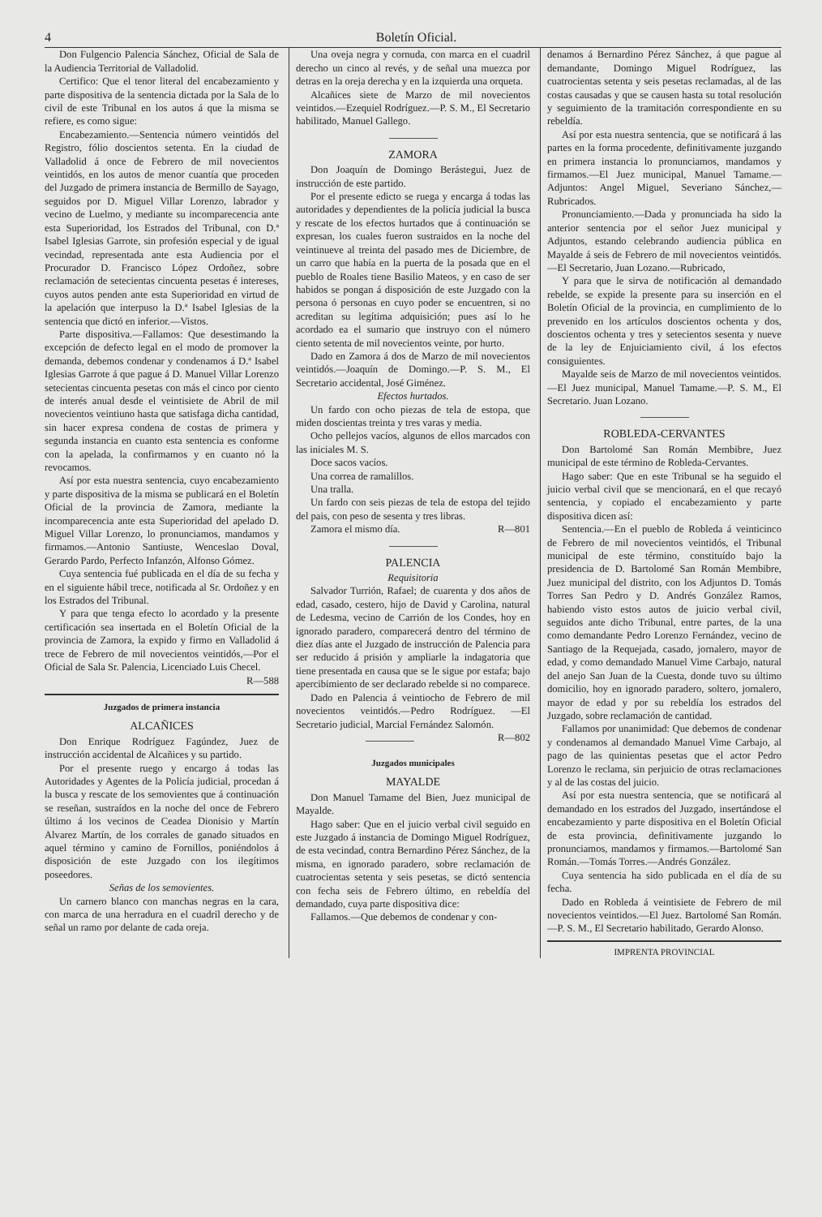4 Boletín Oficial.
Don Fulgencio Palencia Sánchez, Oficial de Sala de la Audiencia Territorial de Valladolid.
Certifico: Que el tenor literal del encabezamiento y parte dispositiva de la sentencia dictada por la Sala de lo civil de este Tribunal en los autos á que la misma se refiere, es como sigue:
Encabezamiento.—Sentencia número veintidós del Registro, fólio doscientos setenta. En la ciudad de Valladolid á once de Febrero de mil novecientos veintidós, en los autos de menor cuantía que proceden del Juzgado de primera instancia de Bermillo de Sayago, seguidos por D. Miguel Villar Lorenzo, labrador y vecino de Luelmo, y mediante su incomparecencia ante esta Superioridad, los Estrados del Tribunal, con D.ª Isabel Iglesias Garrote, sin profesión especial y de igual vecindad, representada ante esta Audiencia por el Procurador D. Francisco López Ordoñez, sobre reclamación de setecientas cincuenta pesetas é intereses, cuyos autos penden ante esta Superioridad en virtud de la apelación que interpuso la D.ª Isabel Iglesias de la sentencia que dictó en inferior.—Vistos.
Parte dispositiva.—Fallamos: Que desestimando la excepción de defecto legal en el modo de promover la demanda, debemos condenar y condenamos á D.ª Isabel Iglesias Garrote á que pague á D. Manuel Villar Lorenzo setecientas cincuenta pesetas con más el cinco por ciento de interés anual desde el veintisiete de Abril de mil novecientos veintiuno hasta que satisfaga dicha cantidad, sin hacer expresa condena de costas de primera y segunda instancia en cuanto esta sentencia es conforme con la apelada, la confirmamos y en cuanto nó la revocamos.
Así por esta nuestra sentencia, cuyo encabezamiento y parte dispositiva de la misma se publicará en el Boletín Oficial de la provincia de Zamora, mediante la incomparecencia ante esta Superioridad del apelado D. Miguel Villar Lorenzo, lo pronunciamos, mandamos y firmamos.—Antonio Santiuste, Wenceslao Doval, Gerardo Pardo, Perfecto Infanzón, Alfonso Gómez.
Cuya sentencia fué publicada en el día de su fecha y en el siguiente hábil trece, notificada al Sr. Ordoñez y en los Estrados del Tribunal.
Y para que tenga efecto lo acordado y la presente certificación sea insertada en el Boletín Oficial de la provincia de Zamora, la expido y firmo en Valladolid á trece de Febrero de mil novecientos veintidós,—Por el Oficial de Sala Sr. Palencia, Licenciado Luis Checel.
R—588
Juzgados de primera instancia
ALCAÑICES
Don Enrique Rodríguez Fagúndez, Juez de instrucción accidental de Alcañices y su partido.
Por el presente ruego y encargo á todas las Autoridades y Agentes de la Policía judicial, procedan á la busca y rescate de los semovientes que á continuación se reseñan, sustraídos en la noche del once de Febrero último á los vecinos de Ceadea Dionisio y Martín Alvarez Martín, de los corrales de ganado situados en aquel término y camino de Fornillos, poniéndolos á disposición de este Juzgado con los ilegítimos poseedores.
Señas de los semovientes.
Un carnero blanco con manchas negras en la cara, con marca de una herradura en el cuadril derecho y de señal un ramo por delante de cada oreja.
Una oveja negra y cornuda, con marca en el cuadril derecho un cinco al revés, y de señal una muezca por detras en la oreja derecha y en la izquierda una orqueta.
Alcañices siete de Marzo de mil novecientos veintidos.—Ezequiel Rodríguez.—P. S. M., El Secretario habilitado, Manuel Gallego.
ZAMORA
Don Joaquín de Domingo Berástegui, Juez de instrucción de este partido.
Por el presente edicto se ruega y encarga á todas las autoridades y dependientes de la policía judicial la busca y rescate de los efectos hurtados que á continuación se expresan, los cuales fueron sustraidos en la noche del veintinueve al treinta del pasado mes de Diciembre, de un carro que había en la puerta de la posada que en el pueblo de Roales tiene Basilio Mateos, y en caso de ser habidos se pongan á disposición de este Juzgado con la persona ó personas en cuyo poder se encuentren, si no acreditan su legítima adquisición; pues así lo he acordado ea el sumario que instruyo con el número ciento setenta de mil novecientos veinte, por hurto.
Dado en Zamora á dos de Marzo de mil novecientos veintidós.—Joaquín de Domingo.—P. S. M., El Secretario accidental, José Giménez.
Efectos hurtados.
Un fardo con ocho piezas de tela de estopa, que miden doscientas treinta y tres varas y media.
Ocho pellejos vacíos, algunos de ellos marcados con las iniciales M. S.
Doce sacos vacíos.
Una correa de ramalillos.
Una tralla.
Un fardo con seis piezas de tela de estopa del tejido del pais, con peso de sesenta y tres libras.
Zamora el mismo día. R—801
PALENCIA
Requisitoria
Salvador Turrión, Rafael; de cuarenta y dos años de edad, casado, cestero, hijo de David y Carolina, natural de Ledesma, vecino de Carrión de los Condes, hoy en ignorado paradero, comparecerá dentro del término de diez días ante el Juzgado de instrucción de Palencia para ser reducido á prisión y ampliarle la indagatoria que tiene presentada en causa que se le sigue por estafa; bajo apercibimiento de ser declarado rebelde si no comparece.
Dado en Palencia á veintiocho de Febrero de mil novecientos veintidós.—Pedro Rodríguez. —El Secretario judicial, Marcial Fernández Salomón. R—802
Juzgados municipales
MAYALDE
Don Manuel Tamame del Bien, Juez municipal de Mayalde.
Hago saber: Que en el juicio verbal civil seguido en este Juzgado á instancia de Domingo Miguel Rodríguez, de esta vecindad, contra Bernardino Pérez Sánchez, de la misma, en ignorado paradero, sobre reclamación de cuatrocientas setenta y seis pesetas, se dictó sentencia con fecha seis de Febrero último, en rebeldía del demandado, cuya parte dispositiva dice:
Fallamos.—Que debemos de condenar y con-
denamos á Bernardino Pérez Sánchez, á que pague al demandante, Domingo Miguel Rodríguez, las cuatrocientas setenta y seis pesetas reclamadas, al de las costas causadas y que se causen hasta su total resolución y seguimiento de la tramitación correspondiente en su rebeldía.
Así por esta nuestra sentencia, que se notificará á las partes en la forma procedente, definitivamente juzgando en primera instancia lo pronunciamos, mandamos y firmamos.—El Juez municipal, Manuel Tamame.—Adjuntos: Angel Miguel, Severiano Sánchez,—Rubricados.
Pronunciamiento.—Dada y pronunciada ha sido la anterior sentencia por el señor Juez municipal y Adjuntos, estando celebrando audiencia pública en Mayalde á seis de Febrero de mil novecientos veintidós.—El Secretario, Juan Lozano.—Rubricado,
Y para que le sirva de notificación al demandado rebelde, se expide la presente para su inserción en el Boletín Oficial de la provincia, en cumplimiento de lo prevenido en los artículos doscientos ochenta y dos, doscientos ochenta y tres y setecientos sesenta y nueve de la ley de Enjuiciamiento civil, á los efectos consiguientes.
Mayalde seis de Marzo de mil novecientos veintidos.—El Juez municipal, Manuel Tamame.—P. S. M., El Secretario. Juan Lozano.
ROBLEDA-CERVANTES
Don Bartolomé San Román Membibre, Juez municipal de este término de Robleda-Cervantes.
Hago saber: Que en este Tribunal se ha seguido el juicio verbal civil que se mencionará, en el que recayó sentencia, y copiado el encabezamiento y parte dispositiva dicen así:
Sentencia.—En el pueblo de Robleda á veinticinco de Febrero de mil novecientos veintidós, el Tribunal municipal de este término, constituído bajo la presidencia de D. Bartolomé San Román Membibre, Juez municipal del distrito, con los Adjuntos D. Tomás Torres San Pedro y D. Andrés González Ramos, habiendo visto estos autos de juicio verbal civil, seguidos ante dicho Tribunal, entre partes, de la una como demandante Pedro Lorenzo Fernández, vecino de Santiago de la Requejada, casado, jornalero, mayor de edad, y como demandado Manuel Vime Carbajo, natural del anejo San Juan de la Cuesta, donde tuvo su último domicilio, hoy en ignorado paradero, soltero, jornalero, mayor de edad y por su rebeldía los estrados del Juzgado, sobre reclamación de cantidad.
Fallamos por unanimidad: Que debemos de condenar y condenamos al demandado Manuel Vime Carbajo, al pago de las quinientas pesetas que el actor Pedro Lorenzo le reclama, sin perjuicio de otras reclamaciones y al de las costas del juicio.
Así por esta nuestra sentencia, que se notificará al demandado en los estrados del Juzgado, insertándose el encabezamiento y parte dispositiva en el Boletín Oficial de esta provincia, definitivamente juzgando lo pronunciamos, mandamos y firmamos.—Bartolomé San Román.—Tomás Torres.—Andrés González.
Cuya sentencia ha sido publicada en el día de su fecha.
Dado en Robleda á veintisiete de Febrero de mil novecientos veintidos.—El Juez. Bartolomé San Román.—P. S. M., El Secretario habilitado, Gerardo Alonso.
IMPRENTA PROVINCIAL